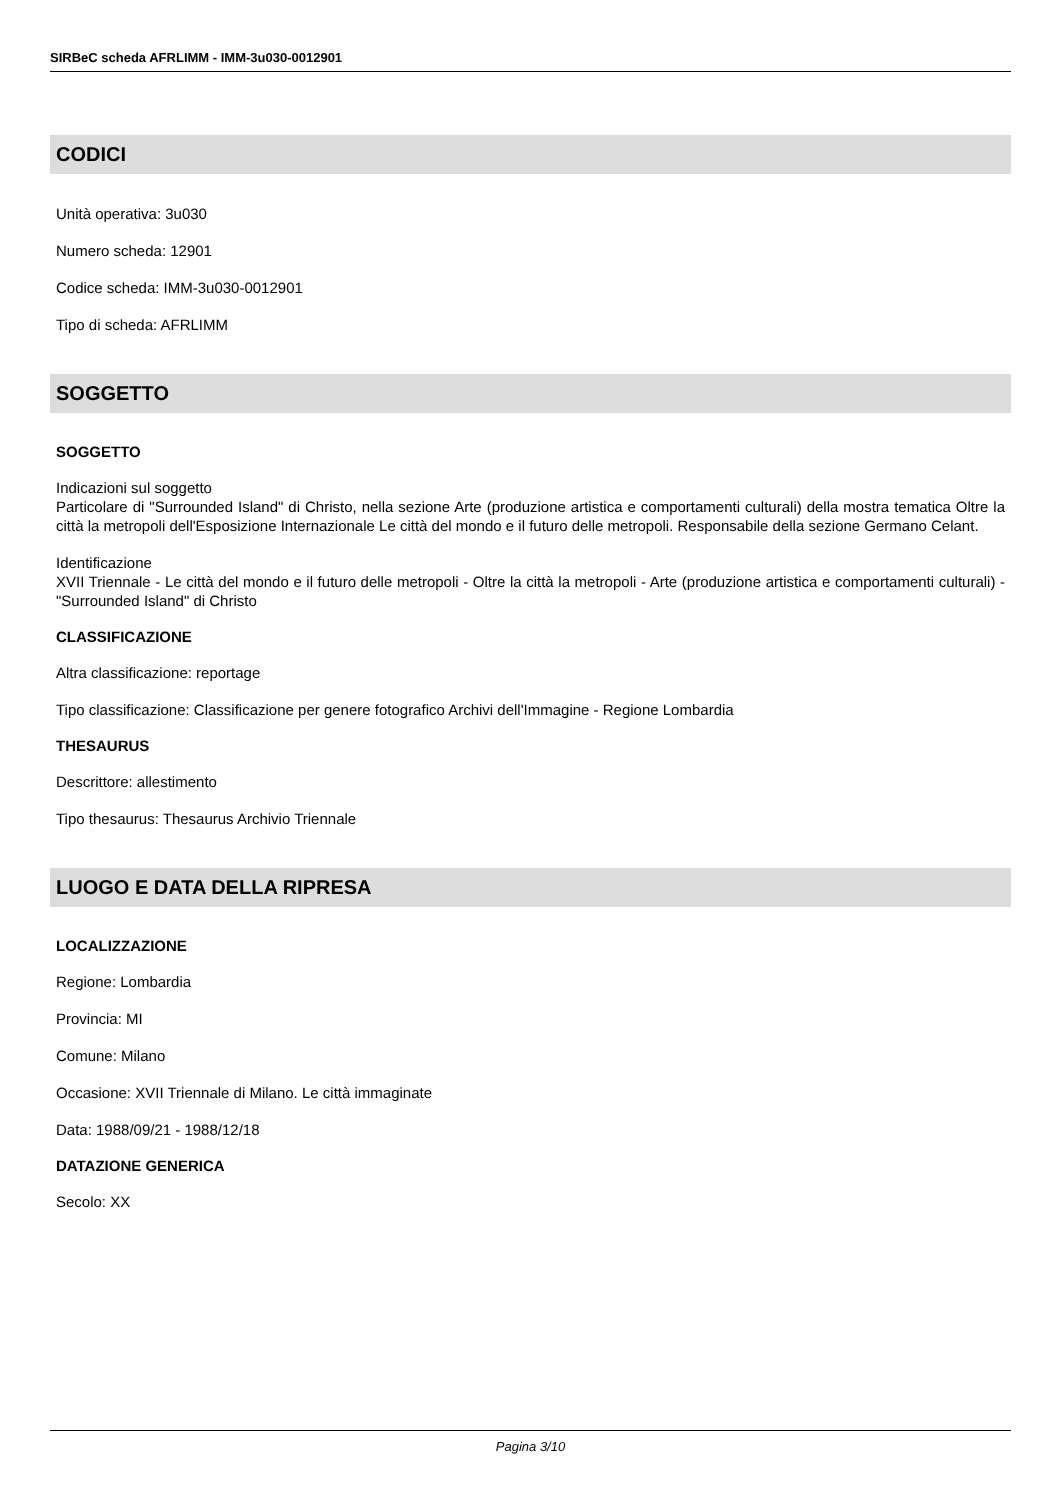SIRBeC scheda AFRLIMM - IMM-3u030-0012901
CODICI
Unità operativa: 3u030
Numero scheda: 12901
Codice scheda: IMM-3u030-0012901
Tipo di scheda: AFRLIMM
SOGGETTO
SOGGETTO
Indicazioni sul soggetto
Particolare di "Surrounded Island" di Christo, nella sezione Arte (produzione artistica e comportamenti culturali) della mostra tematica Oltre la città la metropoli dell'Esposizione Internazionale Le città del mondo e il futuro delle metropoli. Responsabile della sezione Germano Celant.
Identificazione
XVII Triennale - Le città del mondo e il futuro delle metropoli - Oltre la città la metropoli - Arte (produzione artistica e comportamenti culturali) - "Surrounded Island" di Christo
CLASSIFICAZIONE
Altra classificazione: reportage
Tipo classificazione: Classificazione per genere fotografico Archivi dell'Immagine - Regione Lombardia
THESAURUS
Descrittore: allestimento
Tipo thesaurus: Thesaurus Archivio Triennale
LUOGO E DATA DELLA RIPRESA
LOCALIZZAZIONE
Regione: Lombardia
Provincia: MI
Comune: Milano
Occasione: XVII Triennale di Milano. Le città immaginate
Data: 1988/09/21 - 1988/12/18
DATAZIONE GENERICA
Secolo: XX
Pagina 3/10